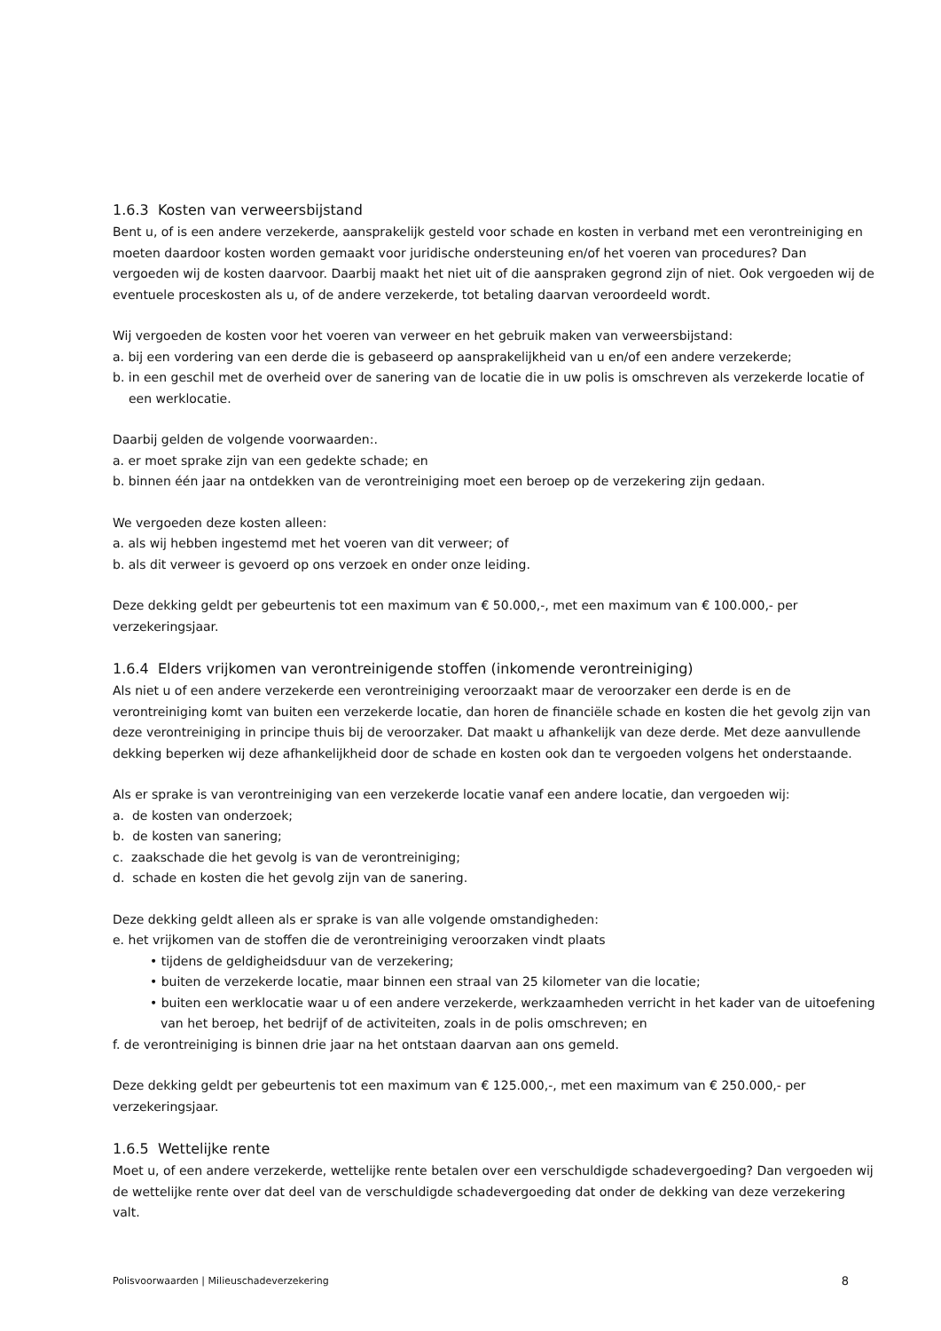1.6.3 Kosten van verweersbijstand
Bent u, of is een andere verzekerde, aansprakelijk gesteld voor schade en kosten in verband met een verontreiniging en moeten daardoor kosten worden gemaakt voor juridische ondersteuning en/of het voeren van procedures? Dan vergoeden wij de kosten daarvoor. Daarbij maakt het niet uit of die aanspraken gegrond zijn of niet. Ook vergoeden wij de eventuele proceskosten als u, of de andere verzekerde, tot betaling daarvan veroordeeld wordt.
Wij vergoeden de kosten voor het voeren van verweer en het gebruik maken van verweersbijstand:
a. bij een vordering van een derde die is gebaseerd op aansprakelijkheid van u en/of een andere verzekerde;
b. in een geschil met de overheid over de sanering van de locatie die in uw polis is omschreven als verzekerde locatie of een werklocatie.
Daarbij gelden de volgende voorwaarden:.
a. er moet sprake zijn van een gedekte schade; en
b. binnen één jaar na ontdekken van de verontreiniging moet een beroep op de verzekering zijn gedaan.
We vergoeden deze kosten alleen:
a. als wij hebben ingestemd met het voeren van dit verweer; of
b. als dit verweer is gevoerd op ons verzoek en onder onze leiding.
Deze dekking geldt per gebeurtenis tot een maximum van € 50.000,-, met een maximum van € 100.000,- per verzekeringsjaar.
1.6.4 Elders vrijkomen van verontreinigende stoffen (inkomende verontreiniging)
Als niet u of een andere verzekerde een verontreiniging veroorzaakt maar de veroorzaker een derde is en de verontreiniging komt van buiten een verzekerde locatie, dan horen de financiële schade en kosten die het gevolg zijn van deze verontreiniging in principe thuis bij de veroorzaker. Dat maakt u afhankelijk van deze derde. Met deze aanvullende dekking beperken wij deze afhankelijkheid door de schade en kosten ook dan te vergoeden volgens het onderstaande.
Als er sprake is van verontreiniging van een verzekerde locatie vanaf een andere locatie, dan vergoeden wij:
a. de kosten van onderzoek;
b. de kosten van sanering;
c. zaakschade die het gevolg is van de verontreiniging;
d. schade en kosten die het gevolg zijn van de sanering.
Deze dekking geldt alleen als er sprake is van alle volgende omstandigheden:
e. het vrijkomen van de stoffen die de verontreiniging veroorzaken vindt plaats
• tijdens de geldigheidsduur van de verzekering;
• buiten de verzekerde locatie, maar binnen een straal van 25 kilometer van die locatie;
• buiten een werklocatie waar u of een andere verzekerde, werkzaamheden verricht in het kader van de uitoefening van het beroep, het bedrijf of de activiteiten, zoals in de polis omschreven; en
f. de verontreiniging is binnen drie jaar na het ontstaan daarvan aan ons gemeld.
Deze dekking geldt per gebeurtenis tot een maximum van € 125.000,-, met een maximum van € 250.000,- per verzekeringsjaar.
1.6.5 Wettelijke rente
Moet u, of een andere verzekerde, wettelijke rente betalen over een verschuldigde schadevergoeding? Dan vergoeden wij de wettelijke rente over dat deel van de verschuldigde schadevergoeding dat onder de dekking van deze verzekering valt.
Polisvoorwaarden | Milieuschadeverzekering 8